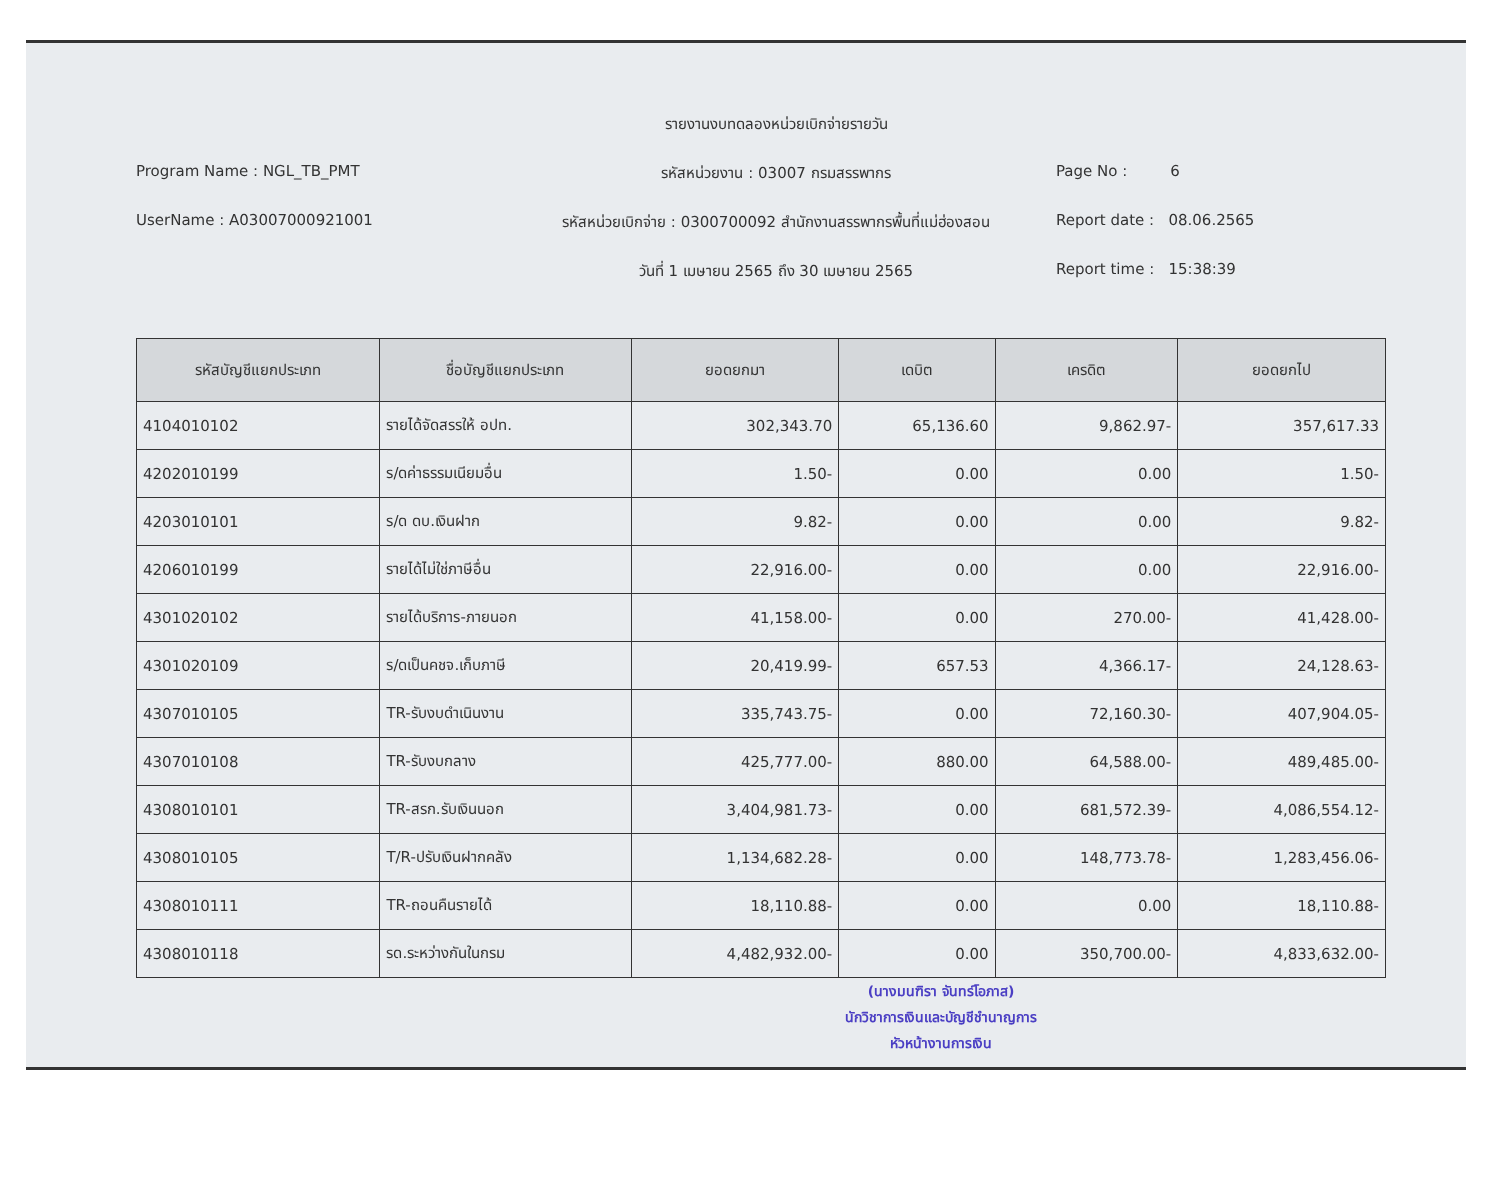รายงานงบทดลองหน่วยเบิกจ่ายรายวัน
Program Name : NGL_TB_PMT
รหัสหน่วยงาน : 03007 กรมสรรพากร
Page No : 6
UserName : A03007000921001
รหัสหน่วยเบิกจ่าย : 0300700092 สำนักงานสรรพากรพื้นที่แม่ฮ่องสอน
Report date : 08.06.2565
วันที่ 1 เมษายน 2565 ถึง 30 เมษายน 2565
Report time : 15:38:39
| รหัสบัญชีแยกประเภท | ชื่อบัญชีแยกประเภท | ยอดยกมา | เดบิต | เครดิต | ยอดยกไป |
| --- | --- | --- | --- | --- | --- |
| 4104010102 | รายได้จัดสรรให้ อปท. | 302,343.70 | 65,136.60 | 9,862.97- | 357,617.33 |
| 4202010199 | ร/ดค่าธรรมเนียมอื่น | 1.50- | 0.00 | 0.00 | 1.50- |
| 4203010101 | ร/ด ดบ.เงินฝาก | 9.82- | 0.00 | 0.00 | 9.82- |
| 4206010199 | รายได้ไม่ใช่ภาษีอื่น | 22,916.00- | 0.00 | 0.00 | 22,916.00- |
| 4301020102 | รายได้บริการ-ภายนอก | 41,158.00- | 0.00 | 270.00- | 41,428.00- |
| 4301020109 | ร/ดเป็นคชจ.เก็บภาษี | 20,419.99- | 657.53 | 4,366.17- | 24,128.63- |
| 4307010105 | TR-รับงบดำเนินงาน | 335,743.75- | 0.00 | 72,160.30- | 407,904.05- |
| 4307010108 | TR-รับงบกลาง | 425,777.00- | 880.00 | 64,588.00- | 489,485.00- |
| 4308010101 | TR-สรก.รับเงินนอก | 3,404,981.73- | 0.00 | 681,572.39- | 4,086,554.12- |
| 4308010105 | T/R-ปรับเงินฝากคลัง | 1,134,682.28- | 0.00 | 148,773.78- | 1,283,456.06- |
| 4308010111 | TR-ถอนคืนรายได้ | 18,110.88- | 0.00 | 0.00 | 18,110.88- |
| 4308010118 | รด.ระหว่างกันในกรม | 4,482,932.00- | 0.00 | 350,700.00- | 4,833,632.00- |
(นางมนฑิรา จันทร์โอภาส)
นักวิชาการเงินและบัญชีชำนาญการ
หัวหน้างานการเงิน